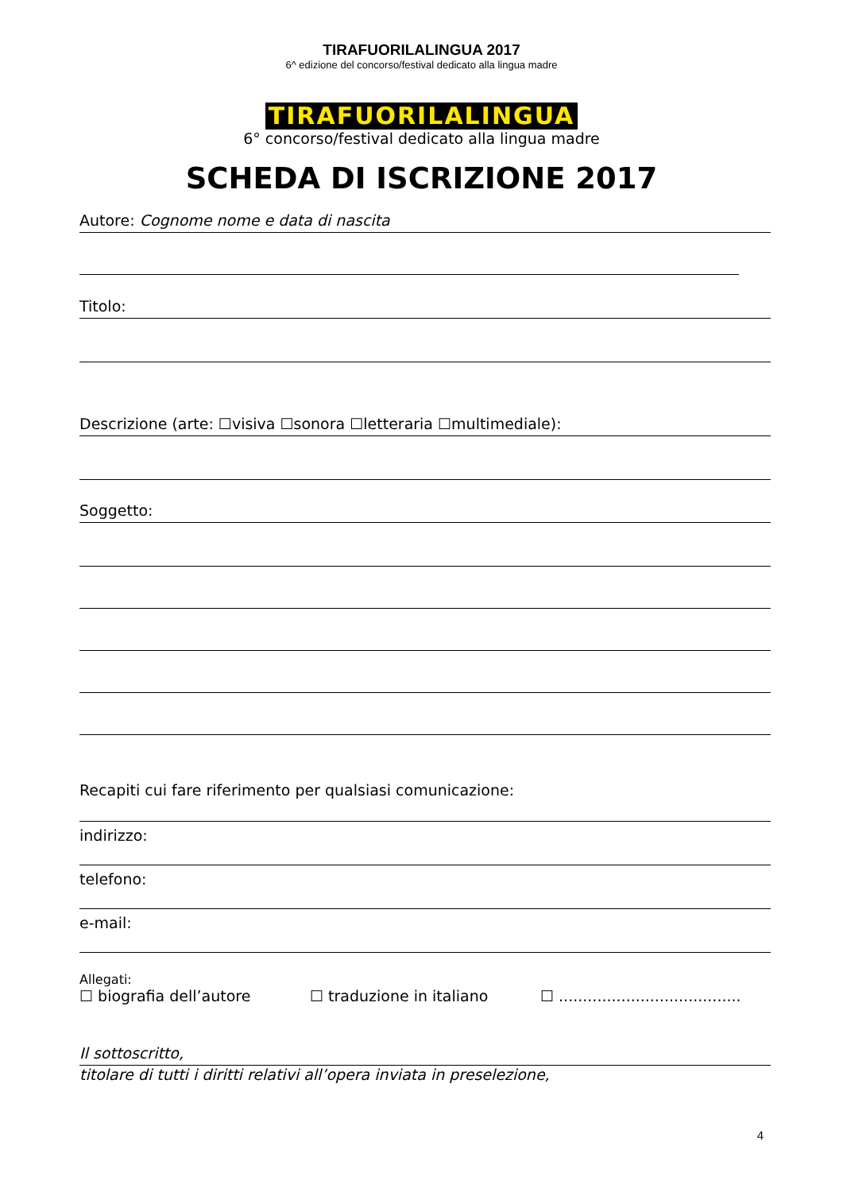TIRAFUORILALINGUA 2017
6^ edizione del concorso/festival dedicato alla lingua madre
TIRAFUORILALINGUA
6° concorso/festival dedicato alla lingua madre
SCHEDA DI ISCRIZIONE 2017
Autore: Cognome nome e data di nascita
Titolo:
Descrizione (arte: ☐visiva ☐sonora ☐letteraria ☐multimediale):
Soggetto:
Recapiti cui fare riferimento per qualsiasi comunicazione:
indirizzo:
telefono:
e-mail:
Allegati:
☐ biografia dell’autore ☐ traduzione in italiano ☐ ......................................
Il sottoscritto,
titolare di tutti i diritti relativi all’opera inviata in preselezione,
4